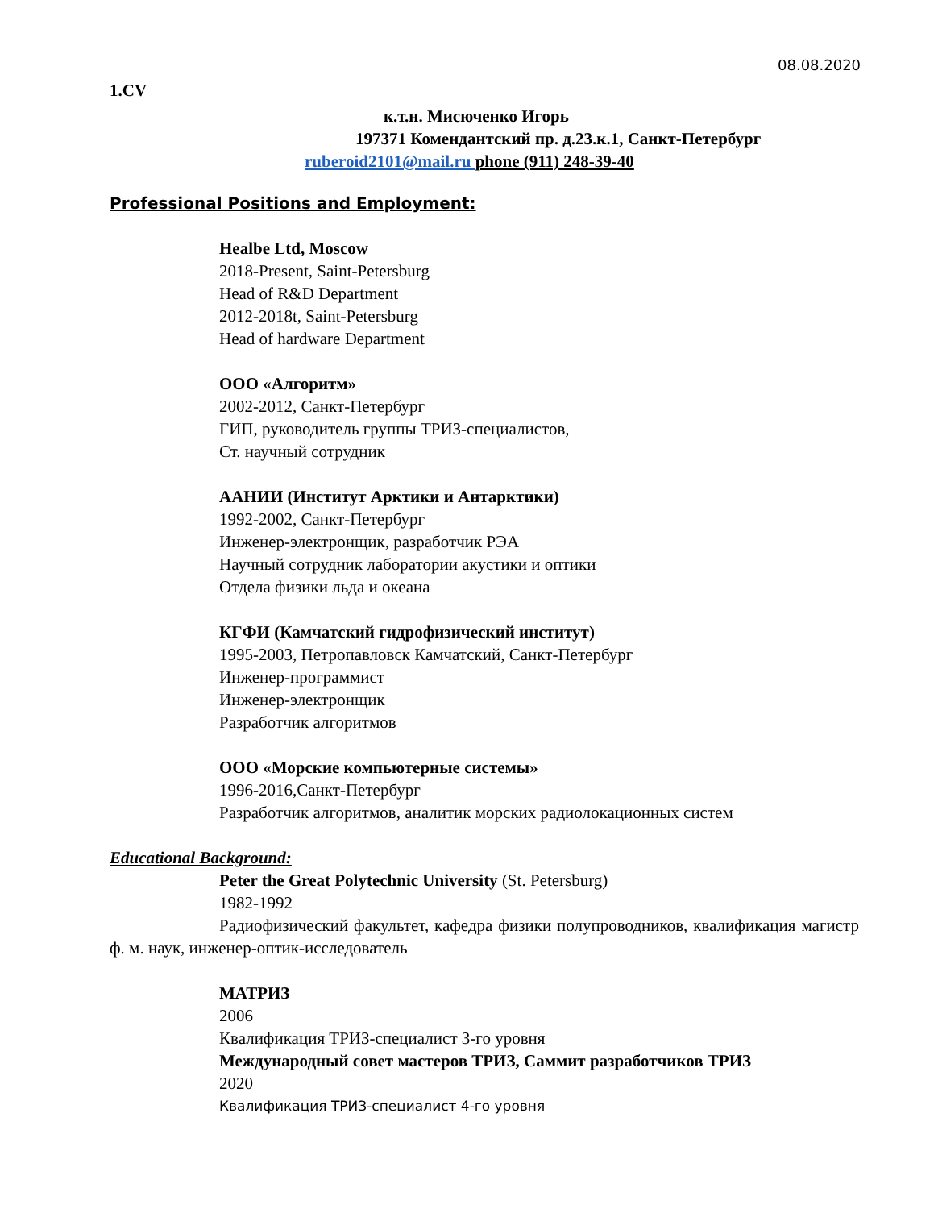08.08.2020
1.CV
к.т.н. Мисюченко Игорь
197371 Комендантский пр. д.23.к.1, Санкт-Петербург
ruberoid2101@mail.ru phone (911) 248-39-40
Professional Positions and Employment:
Healbe Ltd, Moscow
2018-Present, Saint-Petersburg
Head of R&D Department
2012-2018t, Saint-Petersburg
Head of hardware Department
ООО «Алгоритм»
2002-2012, Санкт-Петербург
ГИП, руководитель группы ТРИЗ-специалистов,
Ст. научный сотрудник
ААНИИ (Институт Арктики и Антарктики)
1992-2002, Санкт-Петербург
Инженер-электронщик, разработчик РЭА
Научный сотрудник лаборатории акустики и оптики
Отдела физики льда и океана
КГФИ (Камчатский гидрофизический институт)
1995-2003, Петропавловск Камчатский, Санкт-Петербург
Инженер-программист
Инженер-электронщик
Разработчик алгоритмов
ООО «Морские компьютерные системы»
1996-2016,Санкт-Петербург
Разработчик алгоритмов, аналитик морских радиолокационных систем
Educational Background:
Peter the Great Polytechnic University (St. Petersburg)
1982-1992
Радиофизический факультет, кафедра физики полупроводников, квалификация магистр ф. м. наук, инженер-оптик-исследователь
МАТРИЗ
2006
Квалификация ТРИЗ-специалист 3-го уровня
Международный совет мастеров ТРИЗ, Саммит разработчиков ТРИЗ
2020
Квалификация ТРИЗ-специалист 4-го уровня